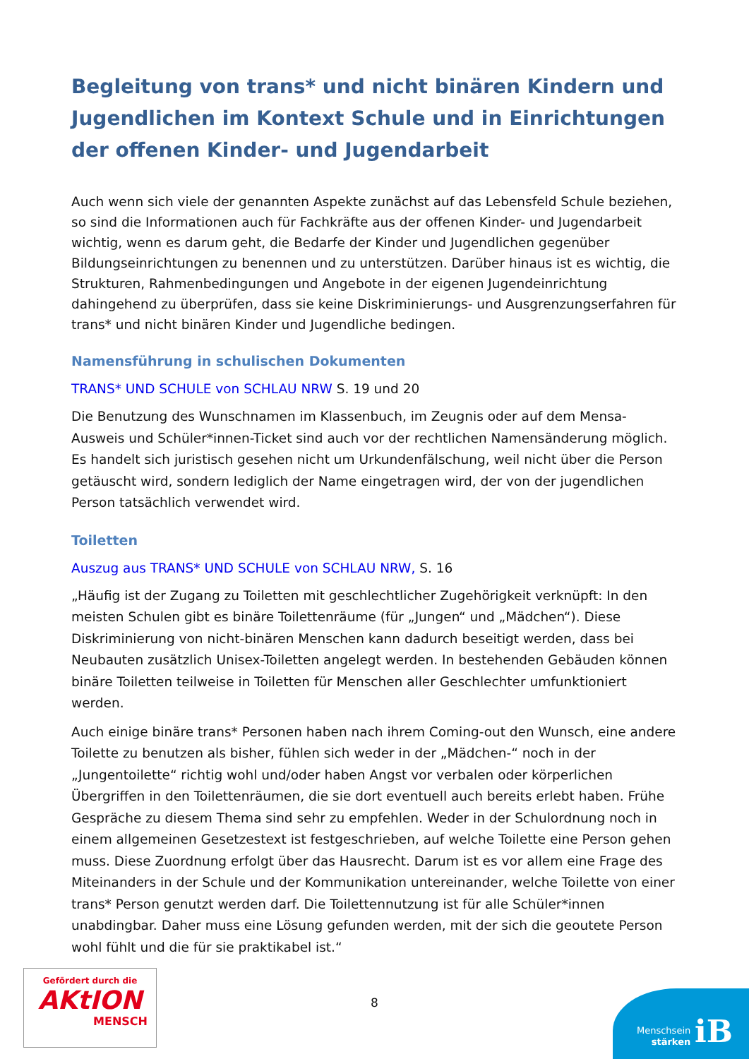Begleitung von trans* und nicht binären Kindern und Jugendlichen im Kontext Schule und in Einrichtungen der offenen Kinder- und Jugendarbeit
Auch wenn sich viele der genannten Aspekte zunächst auf das Lebensfeld Schule beziehen, so sind die Informationen auch für Fachkräfte aus der offenen Kinder- und Jugendarbeit wichtig, wenn es darum geht, die Bedarfe der Kinder und Jugendlichen gegenüber Bildungseinrichtungen zu benennen und zu unterstützen. Darüber hinaus ist es wichtig, die Strukturen, Rahmenbedingungen und Angebote in der eigenen Jugendeinrichtung dahingehend zu überprüfen, dass sie keine Diskriminierungs- und Ausgrenzungserfahren für trans* und nicht binären Kinder und Jugendliche bedingen.
Namensführung in schulischen Dokumenten
TRANS* UND SCHULE von SCHLAU NRW S. 19 und 20
Die Benutzung des Wunschnamen im Klassenbuch, im Zeugnis oder auf dem Mensa-Ausweis und Schüler*innen-Ticket sind auch vor der rechtlichen Namensänderung möglich. Es handelt sich juristisch gesehen nicht um Urkundenfälschung, weil nicht über die Person getäuscht wird, sondern lediglich der Name eingetragen wird, der von der jugendlichen Person tatsächlich verwendet wird.
Toiletten
Auszug aus TRANS* UND SCHULE von SCHLAU NRW, S. 16
„Häufig ist der Zugang zu Toiletten mit geschlechtlicher Zugehörigkeit verknüpft: In den meisten Schulen gibt es binäre Toilettenräume (für „Jungen“ und „Mädchen“). Diese Diskriminierung von nicht-binären Menschen kann dadurch beseitigt werden, dass bei Neubauten zusätzlich Unisex-Toiletten angelegt werden. In bestehenden Gebäuden können binäre Toiletten teilweise in Toiletten für Menschen aller Geschlechter umfunktioniert werden.
Auch einige binäre trans* Personen haben nach ihrem Coming-out den Wunsch, eine andere Toilette zu benutzen als bisher, fühlen sich weder in der „Mädchen-“ noch in der „Jungentoilette“ richtig wohl und/oder haben Angst vor verbalen oder körperlichen Übergriffen in den Toilettenräumen, die sie dort eventuell auch bereits erlebt haben. Frühe Gespräche zu diesem Thema sind sehr zu empfehlen. Weder in der Schulordnung noch in einem allgemeinen Gesetzestext ist festgeschrieben, auf welche Toilette eine Person gehen muss. Diese Zuordnung erfolgt über das Hausrecht. Darum ist es vor allem eine Frage des Miteinanders in der Schule und der Kommunikation untereinander, welche Toilette von einer trans* Person genutzt werden darf. Die Toilettennutzung ist für alle Schüler*innen unabdingbar. Daher muss eine Lösung gefunden werden, mit der sich die geoutete Person wohl fühlt und die für sie praktikabel ist.“
Gefördert durch die
AKtION
MENSCH
8
Menschsein
stärken
iB